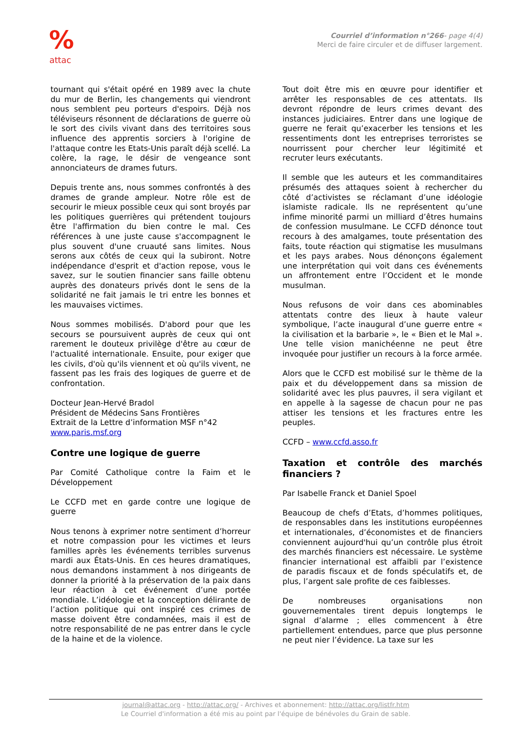%
attac
Courriel d’information n°266- page 4(4)
Merci de faire circuler et de diffuser largement.
tournant qui s'était opéré en 1989 avec la chute du mur de Berlin, les changements qui viendront nous semblent peu porteurs d'espoirs. Déjà nos téléviseurs résonnent de déclarations de guerre où le sort des civils vivant dans des territoires sous influence des apprentis sorciers à l'origine de l'attaque contre les Etats-Unis paraît déjà scellé. La colère, la rage, le désir de vengeance sont annonciateurs de drames futurs.
Depuis trente ans, nous sommes confrontés à des drames de grande ampleur. Notre rôle est de secourir le mieux possible ceux qui sont broyés par les politiques guerrières qui prétendent toujours être l'affirmation du bien contre le mal. Ces références à une juste cause s'accompagnent le plus souvent d'une cruauté sans limites. Nous serons aux côtés de ceux qui la subiront. Notre indépendance d'esprit et d'action repose, vous le savez, sur le soutien financier sans faille obtenu auprès des donateurs privés dont le sens de la solidarité ne fait jamais le tri entre les bonnes et les mauvaises victimes.
Nous sommes mobilisés. D'abord pour que les secours se poursuivent auprès de ceux qui ont rarement le douteux privilège d'être au cœur de l'actualité internationale. Ensuite, pour exiger que les civils, d'où qu'ils viennent et où qu'ils vivent, ne fassent pas les frais des logiques de guerre et de confrontation.
Docteur Jean-Hervé Bradol
Président de Médecins Sans Frontières
Extrait de la Lettre d’information MSF n°42
www.paris.msf.org
Contre une logique de guerre
Par Comité Catholique contre la Faim et le Développement
Le CCFD met en garde contre une logique de guerre
Nous tenons à exprimer notre sentiment d’horreur et notre compassion pour les victimes et leurs familles après les événements terribles survenus mardi aux États-Unis. En ces heures dramatiques, nous demandons instamment à nos dirigeants de donner la priorité à la préservation de la paix dans leur réaction à cet événement d’une portée mondiale. L’idéologie et la conception délirante de l’action politique qui ont inspiré ces crimes de masse doivent être condamnées, mais il est de notre responsabilité de ne pas entrer dans le cycle de la haine et de la violence.
Tout doit être mis en œuvre pour identifier et arrêter les responsables de ces attentats. Ils devront répondre de leurs crimes devant des instances judiciaires. Entrer dans une logique de guerre ne ferait qu’exacerber les tensions et les ressentiments dont les entreprises terroristes se nourrissent pour chercher leur légitimité et recruter leurs exécutants.
Il semble que les auteurs et les commanditaires présumés des attaques soient à rechercher du côté d’activistes se réclamant d’une idéologie islamiste radicale. Ils ne représentent qu’une infime minorité parmi un milliard d’êtres humains de confession musulmane. Le CCFD dénonce tout recours à des amalgames, toute présentation des faits, toute réaction qui stigmatise les musulmans et les pays arabes. Nous dénonçons également une interprétation qui voit dans ces événements un affrontement entre l’Occident et le monde musulman.
Nous refusons de voir dans ces abominables attentats contre des lieux à haute valeur symbolique, l’acte inaugural d’une guerre entre « la civilisation et la barbarie », le « Bien et le Mal ». Une telle vision manichéenne ne peut être invoquée pour justifier un recours à la force armée.
Alors que le CCFD est mobilisé sur le thème de la paix et du développement dans sa mission de solidarité avec les plus pauvres, il sera vigilant et en appelle à la sagesse de chacun pour ne pas attiser les tensions et les fractures entre les peuples.
CCFD – www.ccfd.asso.fr
Taxation et contrôle des marchés financiers ?
Par Isabelle Franck et Daniel Spoel
Beaucoup de chefs d’Etats, d’hommes politiques, de responsables dans les institutions européennes et internationales, d’économistes et de financiers conviennent aujourd'hui qu’un contrôle plus étroit des marchés financiers est nécessaire. Le système financier international est affaibli par l’existence de paradis fiscaux et de fonds spéculatifs et, de plus, l’argent sale profite de ces faiblesses.
De nombreuses organisations non gouvernementales tirent depuis longtemps le signal d’alarme ; elles commencent à être partiellement entendues, parce que plus personne ne peut nier l’évidence. La taxe sur les
journal@attac.org - http://attac.org/ - Archives et abonnement: http://attac.org/listfr.htm
Le Courriel d'information a été mis au point par l'équipe de bénévoles du Grain de sable.